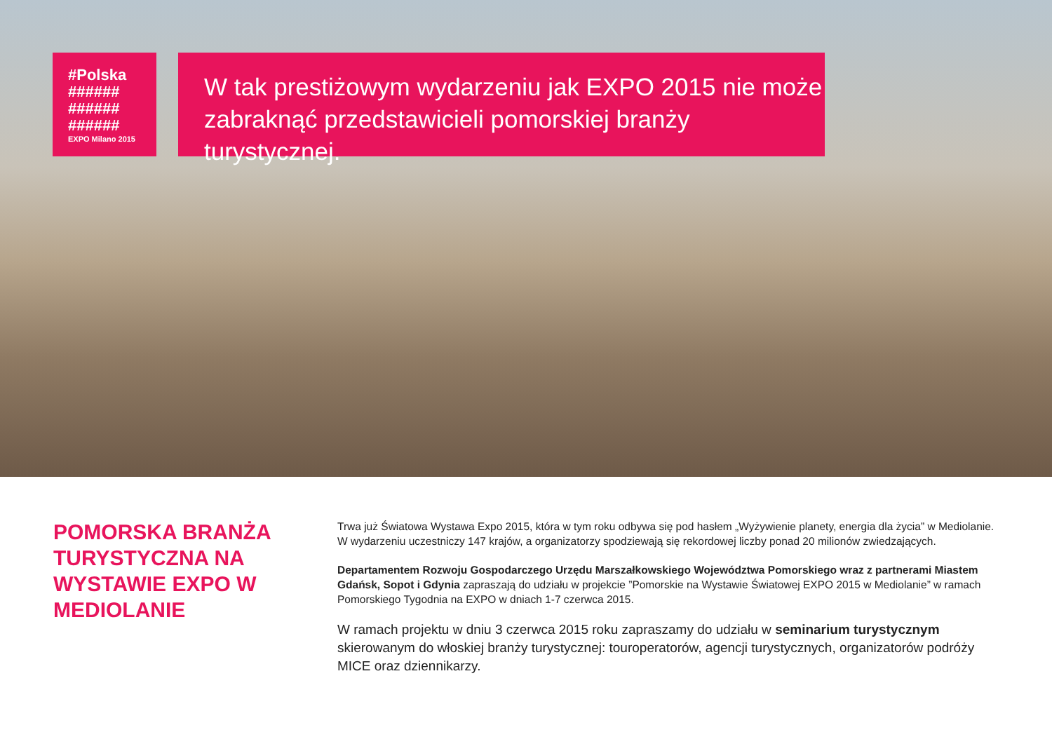#Polska
######
######
######
EXPO Milano 2015
W tak prestiżowym wydarzeniu jak EXPO 2015 nie może zabraknąć przedstawicieli pomorskiej branży turystycznej.
POMORSKA BRANŻA TURYSTYCZNA NA WYSTAWIE EXPO W MEDIOLANIE
Trwa już Światowa Wystawa Expo 2015, która w tym roku odbywa się pod hasłem „Wyżywienie planety, energia dla życia” w Mediolanie. W wydarzeniu uczestniczy 147 krajów, a organizatorzy spodziewają się rekordowej liczby ponad 20 milionów zwiedzających.
Departamentem Rozwoju Gospodarczego Urzędu Marszałkowskiego Województwa Pomorskiego wraz z partnerami Miastem Gdańsk, Sopot i Gdynia zapraszają do udziału w projekcie ”Pomorskie na Wystawie Światowej EXPO 2015 w Mediolanie” w ramach Pomorskiego Tygodnia na EXPO w dniach 1-7 czerwca 2015.
W ramach projektu w dniu 3 czerwca 2015 roku zapraszamy do udziału w seminarium turystycznym skierowanym do włoskiej branży turystycznej: touroperatorów, agencji turystycznych, organizatorów podróży MICE oraz dziennikarzy.